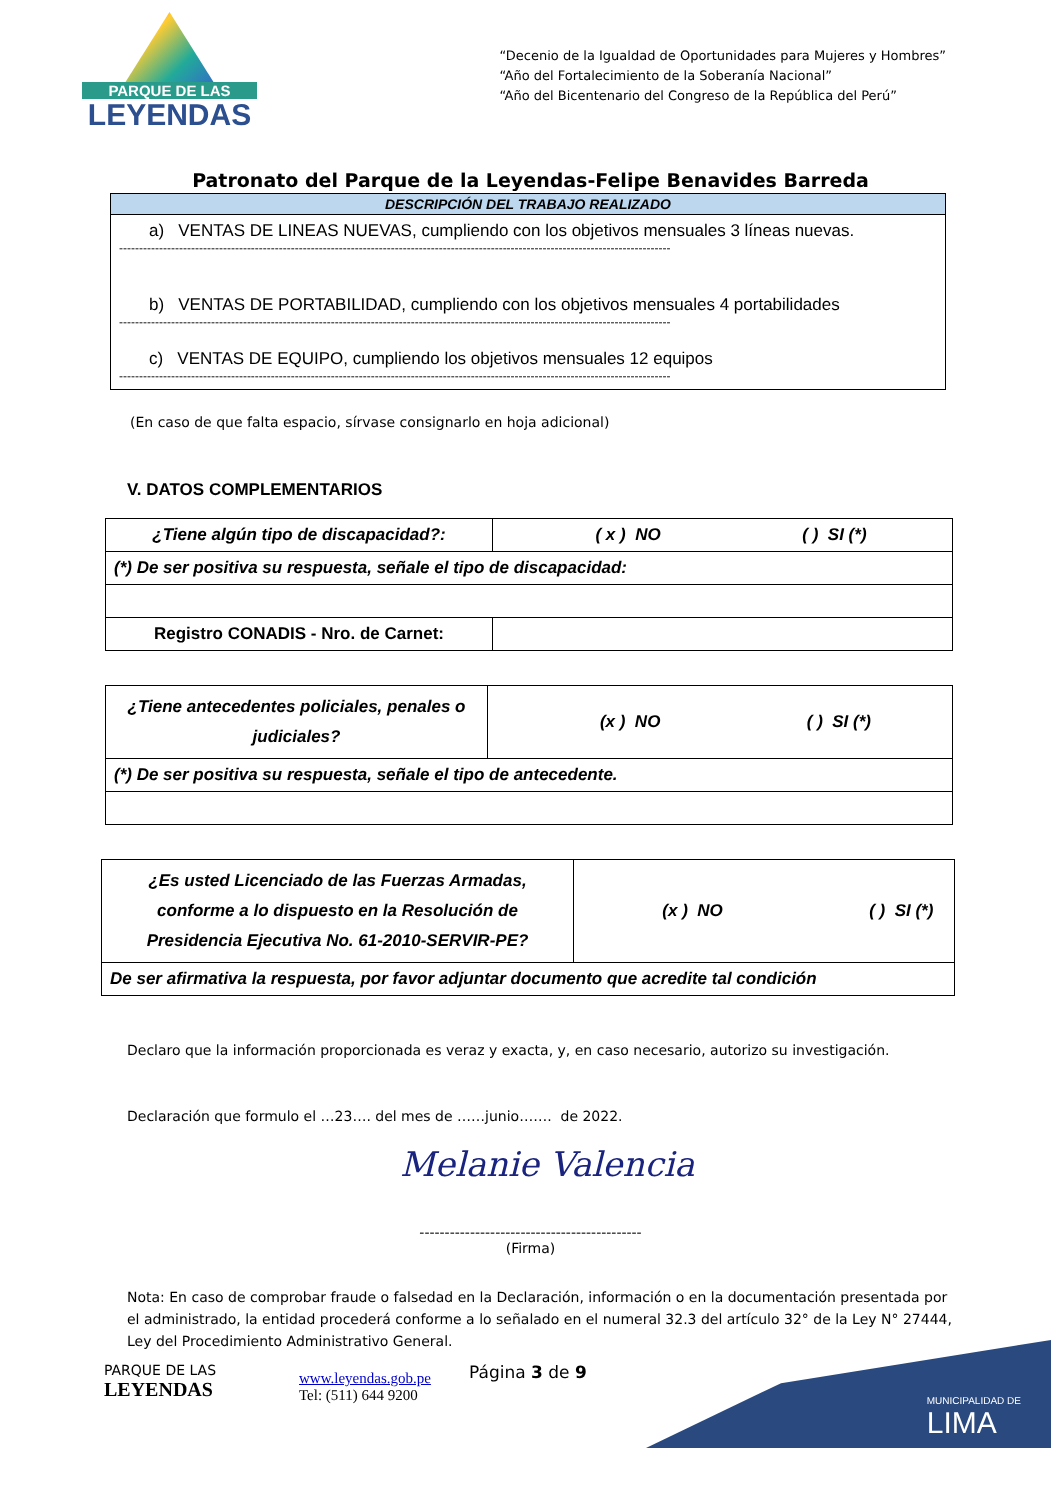PARQUE DE LAS
LEYENDAS
“Decenio de la Igualdad de Oportunidades para Mujeres y Hombres”
“Año del Fortalecimiento de la Soberanía Nacional”
“Año del Bicentenario del Congreso de la República del Perú”
Patronato del Parque de la Leyendas-Felipe Benavides Barreda
| DESCRIPCIÓN DEL TRABAJO REALIZADO |
| --- |
| a) VENTAS DE LINEAS NUEVAS, cumpliendo con los objetivos mensuales 3 líneas nuevas. ------------------------------------------------------------------------------------------------------------------------------------------ b) VENTAS DE PORTABILIDAD, cumpliendo con los objetivos mensuales 4 portabilidades ------------------------------------------------------------------------------------------------------------------------------------------ c) VENTAS DE EQUIPO, cumpliendo los objetivos mensuales 12 equipos ------------------------------------------------------------------------------------------------------------------------------------------ |
(En caso de que falta espacio, sírvase consignarlo en hoja adicional)
V. DATOS COMPLEMENTARIOS
| ¿Tiene algún tipo de discapacidad?: | ( x ) NO ( ) SI (*) |
| (*) De ser positiva su respuesta, señale el tipo de discapacidad: | |
| Registro CONADIS - Nro. de Carnet: | |
| ¿Tiene antecedentes policiales, penales o judiciales? | (x ) NO ( ) SI (*) |
| (*) De ser positiva su respuesta, señale el tipo de antecedente. | |
| ¿Es usted Licenciado de las Fuerzas Armadas, conforme a lo dispuesto en la Resolución de Presidencia Ejecutiva No. 61-2010-SERVIR-PE? | (x ) NO ( ) SI (*) |
| De ser afirmativa la respuesta, por favor adjuntar documento que acredite tal condición | |
Declaro que la información proporcionada es veraz y exacta, y, en caso necesario, autorizo su investigación.
Declaración que formulo el …23…. del mes de ……junio……. de 2022.
Melanie Valencia
--------------------------------------------
(Firma)
Nota: En caso de comprobar fraude o falsedad en la Declaración, información o en la documentación presentada por el administrado, la entidad procederá conforme a lo señalado en el numeral 32.3 del artículo 32° de la Ley N° 27444, Ley del Procedimiento Administrativo General.
PARQUE DE LAS
LEYENDAS
www.leyendas.gob.pe
Tel: (511) 644 9200
Página 3 de 9
MUNICIPALIDAD DE
LIMA